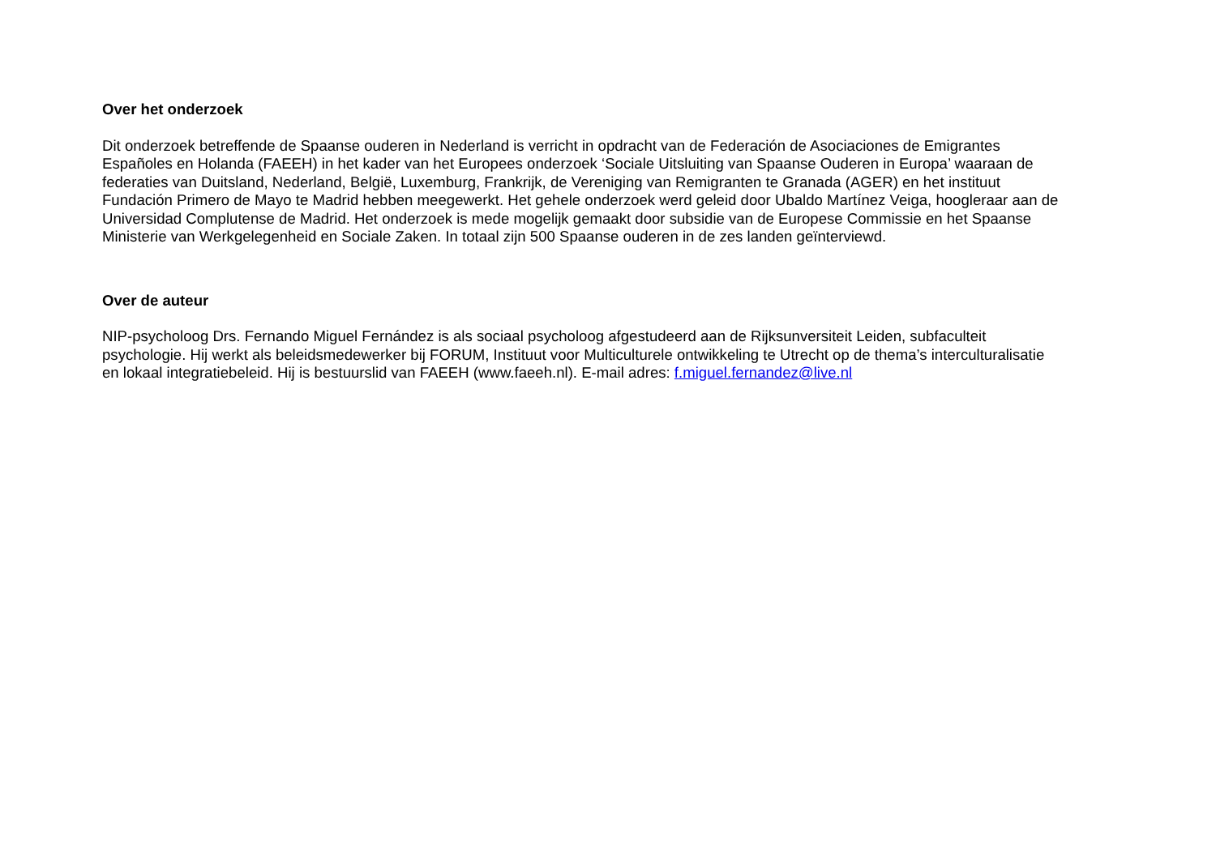Over het onderzoek
Dit onderzoek betreffende de Spaanse ouderen in Nederland is verricht in opdracht van de Federación de Asociaciones de Emigrantes
Españoles en Holanda (FAEEH) in het kader van het Europees onderzoek ‘Sociale Uitsluiting van Spaanse Ouderen in Europa’ waaraan de
federaties van Duitsland, Nederland, België, Luxemburg, Frankrijk, de Vereniging van Remigranten te Granada (AGER) en het instituut
Fundación Primero de Mayo te Madrid hebben meegewerkt. Het gehele onderzoek werd geleid door Ubaldo Martínez Veiga, hoogleraar aan de
Universidad Complutense de Madrid. Het onderzoek is mede mogelijk gemaakt door subsidie van de Europese Commissie en het Spaanse
Ministerie van Werkgelegenheid en Sociale Zaken. In totaal zijn 500 Spaanse ouderen in de zes landen geïnterviewd.
Over de auteur
NIP-psycholoog Drs. Fernando Miguel Fernández is als sociaal psycholoog afgestudeerd aan de Rijksunversiteit Leiden, subfaculteit
psychologie. Hij werkt als beleidsmedewerker bij FORUM, Instituut voor Multiculturele ontwikkeling te Utrecht op de thema’s interculturalisatie
en lokaal integratiebeleid. Hij is bestuurslid van FAEEH (www.faeeh.nl). E-mail adres: f.miguel.fernandez@live.nl